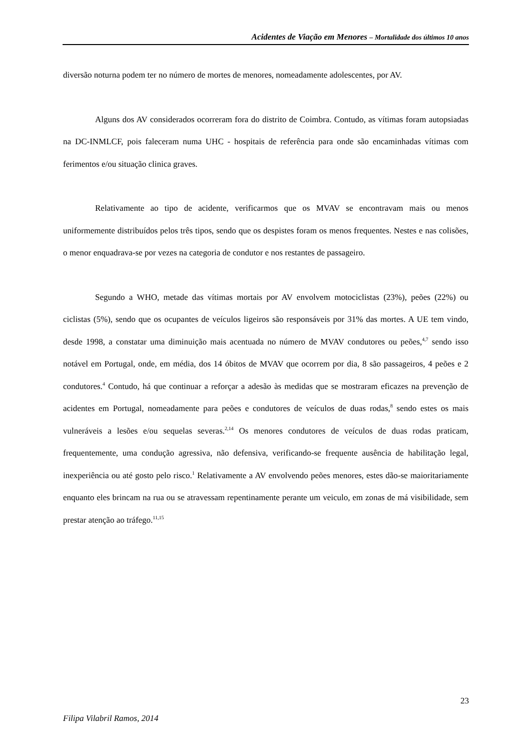Acidentes de Viação em Menores – Mortalidade dos últimos 10 anos
diversão noturna podem ter no número de mortes de menores, nomeadamente adolescentes, por AV.
Alguns dos AV considerados ocorreram fora do distrito de Coimbra. Contudo, as vítimas foram autopsiadas na DC-INMLCF, pois faleceram numa UHC - hospitais de referência para onde são encaminhadas vítimas com ferimentos e/ou situação clinica graves.
Relativamente ao tipo de acidente, verificarmos que os MVAV se encontravam mais ou menos uniformemente distribuídos pelos três tipos, sendo que os despistes foram os menos frequentes. Nestes e nas colisões, o menor enquadrava-se por vezes na categoria de condutor e nos restantes de passageiro.
Segundo a WHO, metade das vítimas mortais por AV envolvem motociclistas (23%), peões (22%) ou ciclistas (5%), sendo que os ocupantes de veículos ligeiros são responsáveis por 31% das mortes. A UE tem vindo, desde 1998, a constatar uma diminuição mais acentuada no número de MVAV condutores ou peões,<sup>4,7</sup> sendo isso notável em Portugal, onde, em média, dos 14 óbitos de MVAV que ocorrem por dia, 8 são passageiros, 4 peões e 2 condutores.<sup>4</sup> Contudo, há que continuar a reforçar a adesão às medidas que se mostraram eficazes na prevenção de acidentes em Portugal, nomeadamente para peões e condutores de veículos de duas rodas,<sup>8</sup> sendo estes os mais vulneráveis a lesões e/ou sequelas severas.<sup>2,14</sup> Os menores condutores de veículos de duas rodas praticam, frequentemente, uma condução agressiva, não defensiva, verificando-se frequente ausência de habilitação legal, inexperiência ou até gosto pelo risco.<sup>1</sup> Relativamente a AV envolvendo peões menores, estes dão-se maioritariamente enquanto eles brincam na rua ou se atravessam repentinamente perante um veiculo, em zonas de má visibilidade, sem prestar atenção ao tráfego.<sup>11,15</sup>
23
Filipa Vilabril Ramos, 2014